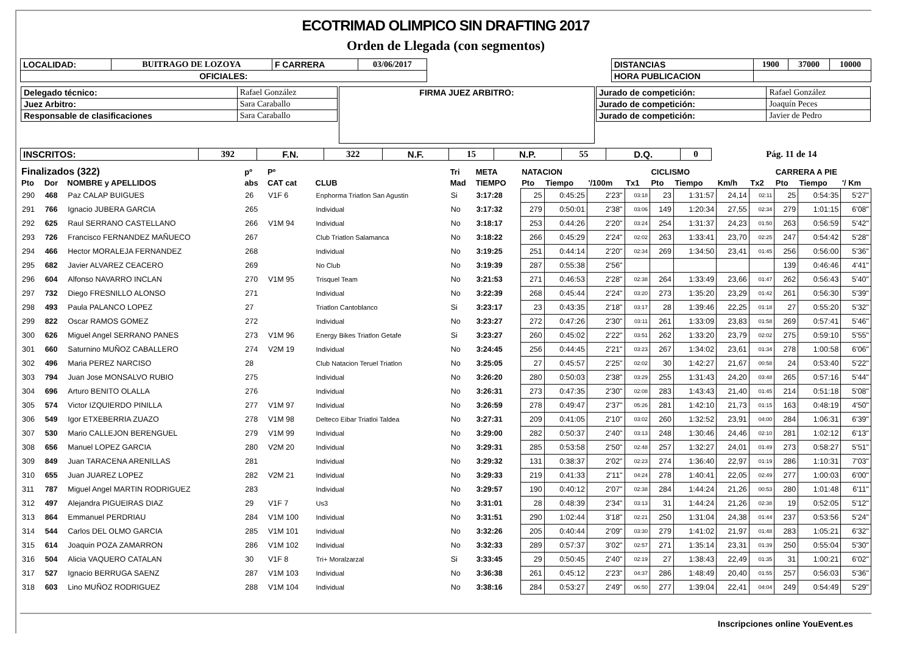ECOTRIMAD OLIMPICO SIN DRAFTING 2017
Orden de Llegada (con segmentos)
| LOCALIDAD: | BUITRAGO DE LOZOYA | F CARRERA | 03/06/2017 | | DISTANCIAS | 1900 | 37000 | 10000 |
| OFICIALES: | | | | | HORA PUBLICACION | | | |
| / Delegado técnico: / Rafael González / / Juez Arbitro: / Sara Caraballo / / Responsable de clasificaciones / Sara Caraballo / | FIRMA JUEZ ARBITRO: | / Jurado de competición: / Rafael González / / Jurado de competición: / Joaquín Peces / / Jurado de competición: / Javier de Pedro / |
| INSCRITOS: | 392 | F.N. | 322 | N.F. | 15 | N.P. | 55 | D.Q. | 0 | Pág. 11 de 14 |
| Finalizados (322) | | | pº | Pº | | Tri | META | NATACION | | | | CICLISMO | | | | CARRERA A PIE | | |
| --- | --- | --- | --- | --- | --- | --- | --- | --- | --- | --- | --- | --- | --- | --- | --- | --- | --- | --- |
| Pto | Dor | NOMBRE y APELLIDOS | abs | CAT cat | CLUB | Mad | TIEMPO | Pto | Tiempo | '/100m | Tx1 | Pto | Tiempo | Km/h | Tx2 | Pto | Tiempo | '/ Km |
| 290 | 468 | Paz CALAP BUIGUES | 26 | V1F 6 | Enphorma Triatlon San Agustin | Si | 3:17:28 | 25 | 0:45:25 | 2'23" | 03:18 | 23 | 1:31:57 | 24,14 | 02:11 | 25 | 0:54:35 | 5'27" |
| 291 | 766 | Ignacio JUBERA GARCIA | 265 | | Individual | No | 3:17:32 | 279 | 0:50:01 | 2'38" | 03:06 | 149 | 1:20:34 | 27,55 | 02:34 | 279 | 1:01:15 | 6'08" |
| 292 | 625 | Raul SERRANO CASTELLANO | 266 | V1M 94 | Individual | No | 3:18:17 | 253 | 0:44:26 | 2'20" | 03:24 | 254 | 1:31:37 | 24,23 | 01:50 | 263 | 0:56:59 | 5'42" |
| 293 | 726 | Francisco FERNANDEZ MAÑUECO | 267 | | Club Triatlon Salamanca | No | 3:18:22 | 266 | 0:45:29 | 2'24" | 02:02 | 263 | 1:33:41 | 23,70 | 02:25 | 247 | 0:54:42 | 5'28" |
| 294 | 466 | Hector MORALEJA FERNANDEZ | 268 | | Individual | No | 3:19:25 | 251 | 0:44:14 | 2'20" | 02:34 | 269 | 1:34:50 | 23,41 | 01:45 | 256 | 0:56:00 | 5'36" |
| 295 | 682 | Javier ALVAREZ CEACERO | 269 | | No Club | No | 3:19:39 | 287 | 0:55:38 | 2'56" | | | | | | 139 | 0:46:46 | 4'41" |
| 296 | 604 | Alfonso NAVARRO INCLAN | 270 | V1M 95 | Trisquel Team | No | 3:21:53 | 271 | 0:46:53 | 2'28" | 02:38 | 264 | 1:33:49 | 23,66 | 01:47 | 262 | 0:56:43 | 5'40" |
| 297 | 732 | Diego FRESNILLO ALONSO | 271 | | Individual | No | 3:22:39 | 268 | 0:45:44 | 2'24" | 03:20 | 273 | 1:35:20 | 23,29 | 01:42 | 261 | 0:56:30 | 5'39" |
| 298 | 493 | Paula PALANCO LOPEZ | 27 | | Triatlon Cantoblanco | Si | 3:23:17 | 23 | 0:43:35 | 2'18" | 03:17 | 28 | 1:39:46 | 22,25 | 01:18 | 27 | 0:55:20 | 5'32" |
| 299 | 822 | Oscar RAMOS GOMEZ | 272 | | Individual | No | 3:23:27 | 272 | 0:47:26 | 2'30" | 03:11 | 261 | 1:33:09 | 23,83 | 01:58 | 269 | 0:57:41 | 5'46" |
| 300 | 626 | Miguel Angel SERRANO PANES | 273 | V1M 96 | Energy Bikes Triatlon Getafe | Si | 3:23:27 | 260 | 0:45:02 | 2'22" | 03:51 | 262 | 1:33:20 | 23,79 | 02:02 | 275 | 0:59:10 | 5'55" |
| 301 | 660 | Saturnino MUÑOZ CABALLERO | 274 | V2M 19 | Individual | No | 3:24:45 | 256 | 0:44:45 | 2'21" | 03:23 | 267 | 1:34:02 | 23,61 | 01:34 | 278 | 1:00:58 | 6'06" |
| 302 | 496 | Maria PEREZ NARCISO | 28 | | Club Natacion Teruel Triatlon | No | 3:25:05 | 27 | 0:45:57 | 2'25" | 02:02 | 30 | 1:42:27 | 21,67 | 00:58 | 24 | 0:53:40 | 5'22" |
| 303 | 794 | Juan Jose MONSALVO RUBIO | 275 | | Individual | No | 3:26:20 | 280 | 0:50:03 | 2'38" | 03:29 | 255 | 1:31:43 | 24,20 | 03:48 | 265 | 0:57:16 | 5'44" |
| 304 | 696 | Arturo BENITO OLALLA | 276 | | Individual | No | 3:26:31 | 273 | 0:47:35 | 2'30" | 02:08 | 283 | 1:43:43 | 21,40 | 01:45 | 214 | 0:51:18 | 5'08" |
| 305 | 574 | Victor IZQUIERDO PINILLA | 277 | V1M 97 | Individual | No | 3:26:59 | 278 | 0:49:47 | 2'37" | 05:26 | 281 | 1:42:10 | 21,73 | 01:15 | 163 | 0:48:19 | 4'50" |
| 306 | 549 | Igor ETXEBERRIA ZUAZO | 278 | V1M 98 | Delteco Eibar Triatloi Taldea | No | 3:27:31 | 209 | 0:41:05 | 2'10" | 03:02 | 260 | 1:32:52 | 23,91 | 04:00 | 284 | 1:06:31 | 6'39" |
| 307 | 530 | Mario CALLEJON BERENGUEL | 279 | V1M 99 | Individual | No | 3:29:00 | 282 | 0:50:37 | 2'40" | 03:13 | 248 | 1:30:46 | 24,46 | 02:10 | 281 | 1:02:12 | 6'13" |
| 308 | 656 | Manuel LOPEZ GARCIA | 280 | V2M 20 | Individual | No | 3:29:31 | 285 | 0:53:58 | 2'50" | 02:48 | 257 | 1:32:27 | 24,01 | 01:49 | 273 | 0:58:27 | 5'51" |
| 309 | 849 | Juan TARACENA ARENILLAS | 281 | | Individual | No | 3:29:32 | 131 | 0:38:37 | 2'02" | 02:23 | 274 | 1:36:40 | 22,97 | 01:19 | 286 | 1:10:31 | 7'03" |
| 310 | 655 | Juan JUAREZ LOPEZ | 282 | V2M 21 | Individual | No | 3:29:33 | 219 | 0:41:33 | 2'11" | 04:24 | 278 | 1:40:41 | 22,05 | 02:49 | 277 | 1:00:03 | 6'00" |
| 311 | 787 | Miguel Angel MARTIN RODRIGUEZ | 283 | | Individual | No | 3:29:57 | 190 | 0:40:12 | 2'07" | 02:38 | 284 | 1:44:24 | 21,26 | 00:53 | 280 | 1:01:48 | 6'11" |
| 312 | 497 | Alejandra PIGUEIRAS DIAZ | 29 | V1F 7 | Us3 | No | 3:31:01 | 28 | 0:48:39 | 2'34" | 03:13 | 31 | 1:44:24 | 21,26 | 02:38 | 19 | 0:52:05 | 5'12" |
| 313 | 864 | Emmanuel PERDRIAU | 284 | V1M 100 | Individual | No | 3:31:51 | 290 | 1:02:44 | 3'18" | 02:21 | 250 | 1:31:04 | 24,38 | 01:44 | 237 | 0:53:56 | 5'24" |
| 314 | 544 | Carlos DEL OLMO GARCIA | 285 | V1M 101 | Individual | No | 3:32:26 | 205 | 0:40:44 | 2'09" | 03:30 | 279 | 1:41:02 | 21,97 | 01:48 | 283 | 1:05:21 | 6'32" |
| 315 | 614 | Joaquin POZA ZAMARRON | 286 | V1M 102 | Individual | No | 3:32:33 | 289 | 0:57:37 | 3'02" | 02:57 | 271 | 1:35:14 | 23,31 | 01:39 | 250 | 0:55:04 | 5'30" |
| 316 | 504 | Alicia VAQUERO CATALAN | 30 | V1F 8 | Tri+ Moralzarzal | Si | 3:33:45 | 29 | 0:50:45 | 2'40" | 02:19 | 27 | 1:38:43 | 22,49 | 01:35 | 31 | 1:00:21 | 6'02" |
| 317 | 527 | Ignacio BERRUGA SAENZ | 287 | V1M 103 | Individual | No | 3:36:38 | 261 | 0:45:12 | 2'23" | 04:37 | 286 | 1:48:49 | 20,40 | 01:55 | 257 | 0:56:03 | 5'36" |
| 318 | 603 | Lino MUÑOZ RODRIGUEZ | 288 | V1M 104 | Individual | No | 3:38:16 | 284 | 0:53:27 | 2'49" | 06:50 | 277 | 1:39:04 | 22,41 | 04:04 | 249 | 0:54:49 | 5'29" |
Inscripciones online YouEvent.es